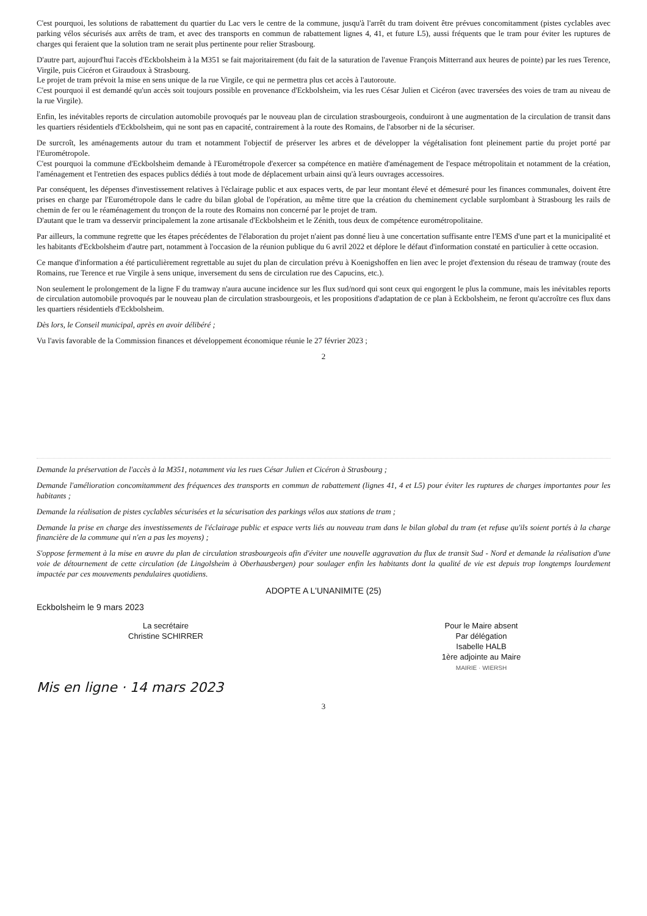C'est pourquoi, les solutions de rabattement du quartier du Lac vers le centre de la commune, jusqu'à l'arrêt du tram doivent être prévues concomitamment (pistes cyclables avec parking vélos sécurisés aux arrêts de tram, et avec des transports en commun de rabattement lignes 4, 41, et future L5), aussi fréquents que le tram pour éviter les ruptures de charges qui feraient que la solution tram ne serait plus pertinente pour relier Strasbourg.
D'autre part, aujourd'hui l'accès d'Eckbolsheim à la M351 se fait majoritairement (du fait de la saturation de l'avenue François Mitterrand aux heures de pointe) par les rues Terence, Virgile, puis Cicéron et Giraudoux à Strasbourg.
Le projet de tram prévoit la mise en sens unique de la rue Virgile, ce qui ne permettra plus cet accès à l'autoroute.
C'est pourquoi il est demandé qu'un accès soit toujours possible en provenance d'Eckbolsheim, via les rues César Julien et Cicéron (avec traversées des voies de tram au niveau de la rue Virgile).
Enfin, les inévitables reports de circulation automobile provoqués par le nouveau plan de circulation strasbourgeois, conduiront à une augmentation de la circulation de transit dans les quartiers résidentiels d'Eckbolsheim, qui ne sont pas en capacité, contrairement à la route des Romains, de l'absorber ni de la sécuriser.
De surcroît, les aménagements autour du tram et notamment l'objectif de préserver les arbres et de développer la végétalisation font pleinement partie du projet porté par l'Eurométropole.
C'est pourquoi la commune d'Eckbolsheim demande à l'Eurométropole d'exercer sa compétence en matière d'aménagement de l'espace métropolitain et notamment de la création, l'aménagement et l'entretien des espaces publics dédiés à tout mode de déplacement urbain ainsi qu'à leurs ouvrages accessoires.
Par conséquent, les dépenses d'investissement relatives à l'éclairage public et aux espaces verts, de par leur montant élevé et démesuré pour les finances communales, doivent être prises en charge par l'Eurométropole dans le cadre du bilan global de l'opération, au même titre que la création du cheminement cyclable surplombant à Strasbourg les rails de chemin de fer ou le réaménagement du tronçon de la route des Romains non concerné par le projet de tram.
D'autant que le tram va desservir principalement la zone artisanale d'Eckbolsheim et le Zénith, tous deux de compétence eurométropolitaine.
Par ailleurs, la commune regrette que les étapes précédentes de l'élaboration du projet n'aient pas donné lieu à une concertation suffisante entre l'EMS d'une part et la municipalité et les habitants d'Eckbolsheim d'autre part, notamment à l'occasion de la réunion publique du 6 avril 2022 et déplore le défaut d'information constaté en particulier à cette occasion.
Ce manque d'information a été particulièrement regrettable au sujet du plan de circulation prévu à Koenigshoffen en lien avec le projet d'extension du réseau de tramway (route des Romains, rue Terence et rue Virgile à sens unique, inversement du sens de circulation rue des Capucins, etc.).
Non seulement le prolongement de la ligne F du tramway n'aura aucune incidence sur les flux sud/nord qui sont ceux qui engorgent le plus la commune, mais les inévitables reports de circulation automobile provoqués par le nouveau plan de circulation strasbourgeois, et les propositions d'adaptation de ce plan à Eckbolsheim, ne feront qu'accroître ces flux dans les quartiers résidentiels d'Eckbolsheim.
Dès lors, le Conseil municipal, après en avoir délibéré ;
Vu l'avis favorable de la Commission finances et développement économique réunie le 27 février 2023 ;
2
Demande la préservation de l'accès à la M351, notamment via les rues César Julien et Cicéron à Strasbourg ;
Demande l'amélioration concomitamment des fréquences des transports en commun de rabattement (lignes 41, 4 et L5) pour éviter les ruptures de charges importantes pour les habitants ;
Demande la réalisation de pistes cyclables sécurisées et la sécurisation des parkings vélos aux stations de tram ;
Demande la prise en charge des investissements de l'éclairage public et espace verts liés au nouveau tram dans le bilan global du tram (et refuse qu'ils soient portés à la charge financière de la commune qui n'en a pas les moyens) ;
S'oppose fermement à la mise en œuvre du plan de circulation strasbourgeois afin d'éviter une nouvelle aggravation du flux de transit Sud - Nord et demande la réalisation d'une voie de détournement de cette circulation (de Lingolsheim à Oberhausbergen) pour soulager enfin les habitants dont la qualité de vie est depuis trop longtemps lourdement impactée par ces mouvements pendulaires quotidiens.
ADOPTE A L'UNANIMITE (25)
Eckbolsheim le 9 mars 2023
La secrétaire
Christine SCHIRRER
Pour le Maire absent
Par délégation
Isabelle HALB
1ère adjointe au Maire
MAIRIE · WIERSH
Mis en ligne · 14 mars 2023
3